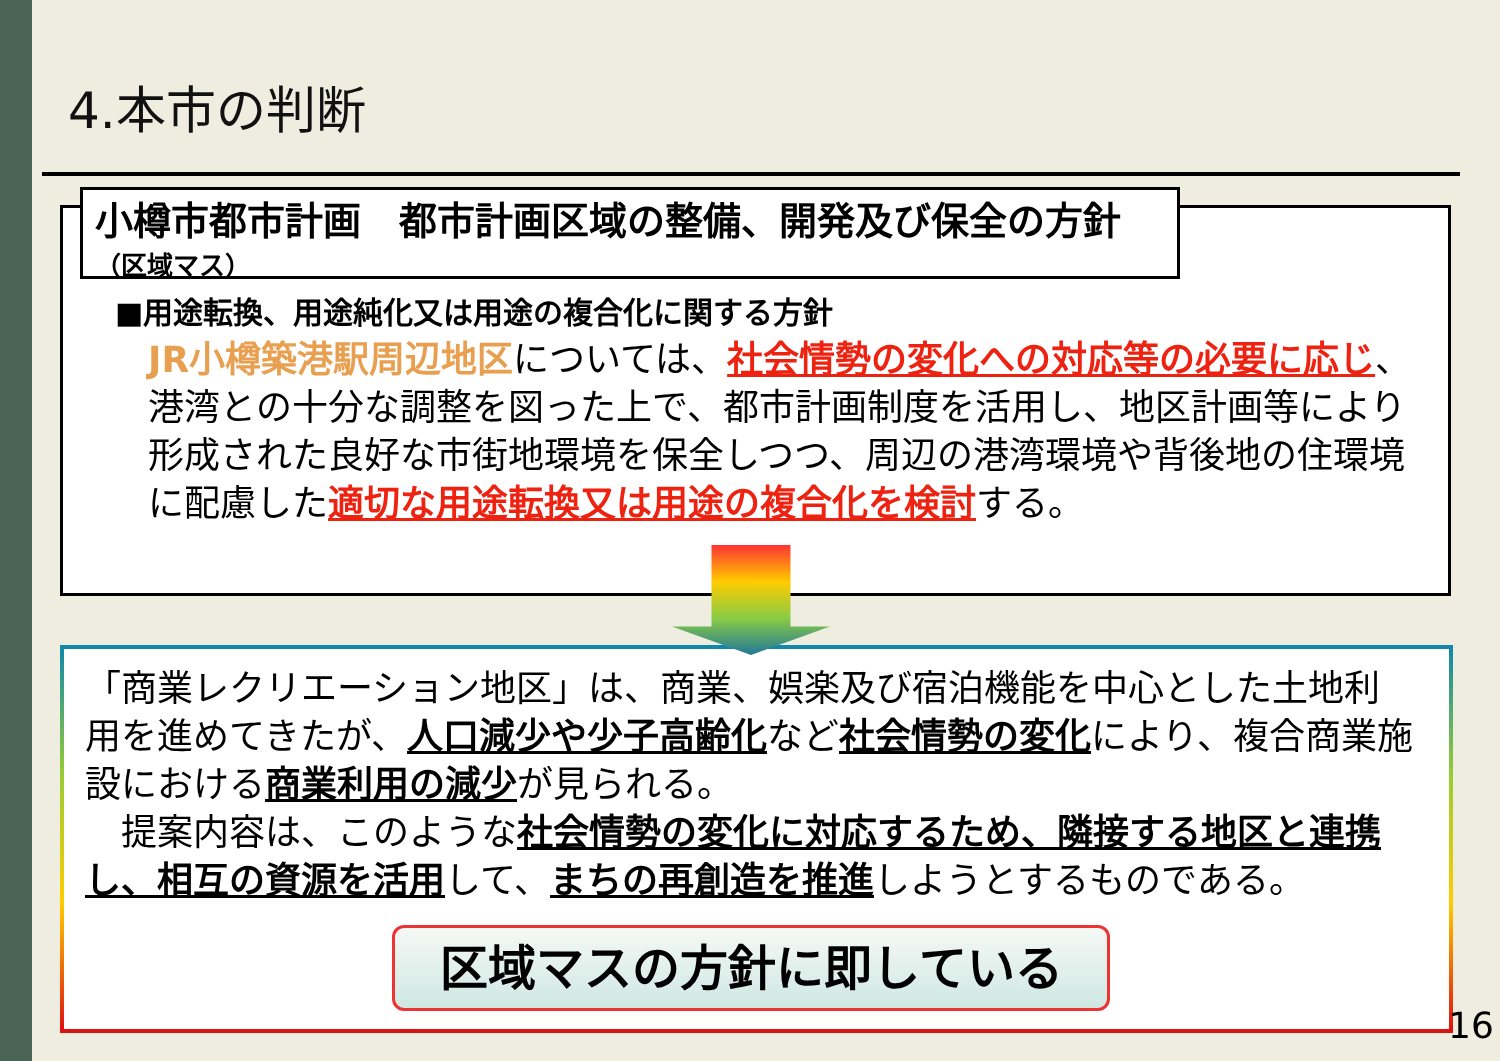4.本市の判断
小樽市都市計画　都市計画区域の整備、開発及び保全の方針
（区域マス）
■用途転換、用途純化又は用途の複合化に関する方針
JR小樽築港駅周辺地区については、社会情勢の変化への対応等の必要に応じ、港湾との十分な調整を図った上で、都市計画制度を活用し、地区計画等により形成された良好な市街地環境を保全しつつ、周辺の港湾環境や背後地の住環境に配慮した適切な用途転換又は用途の複合化を検討する。
「商業レクリエーション地区」は、商業、娯楽及び宿泊機能を中心とした土地利用を進めてきたが、人口減少や少子高齢化など社会情勢の変化により、複合商業施設における商業利用の減少が見られる。
　提案内容は、このような社会情勢の変化に対応するため、隣接する地区と連携し、相互の資源を活用して、まちの再創造を推進しようとするものである。
区域マスの方針に即している
16